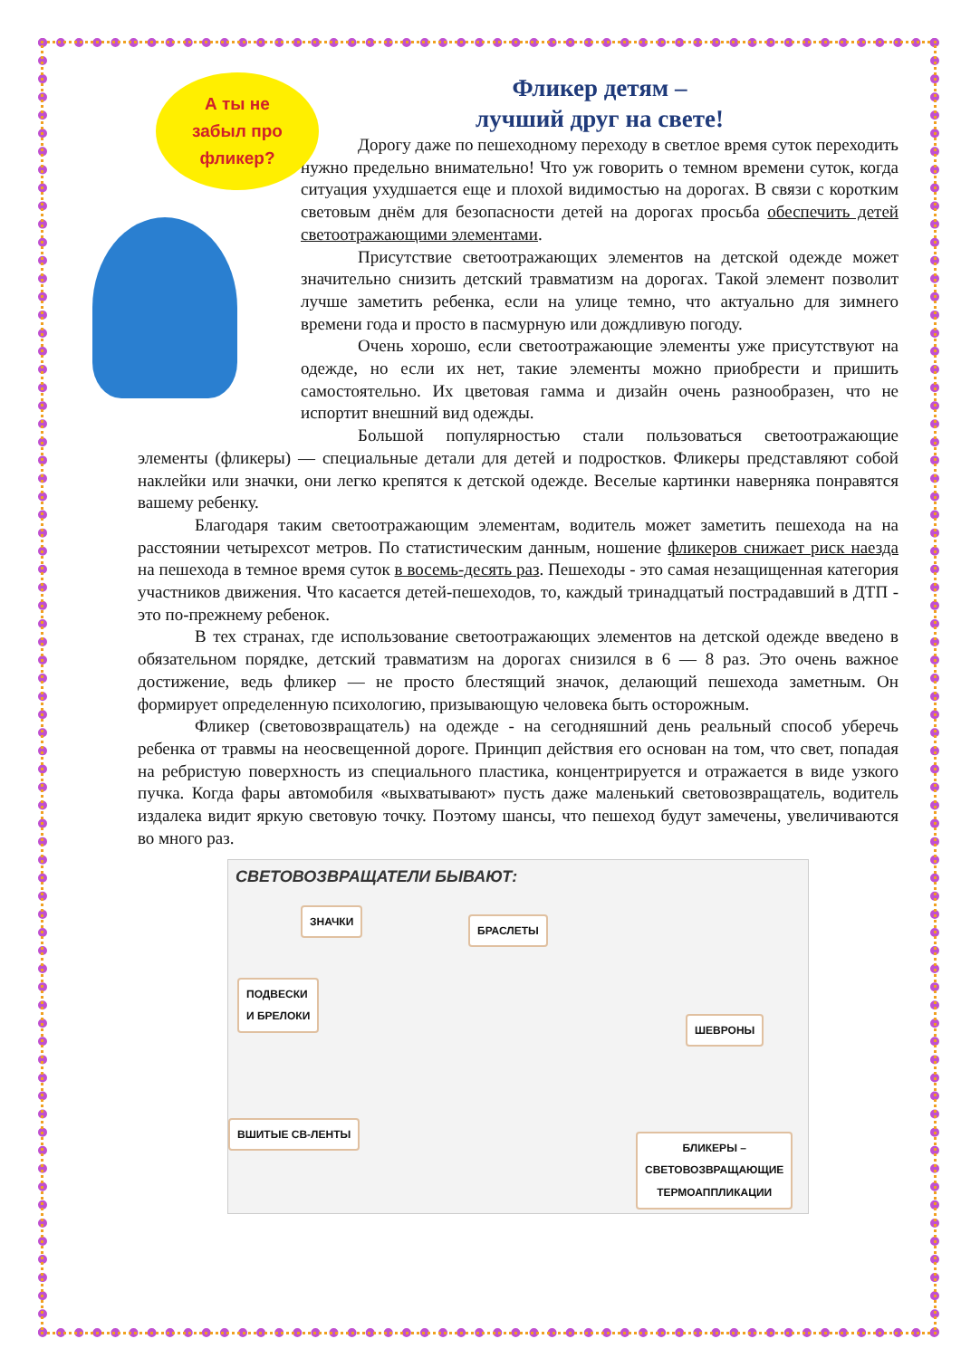А ты не
забыл про
фликер?
Фликер детям –
лучший друг на свете!
Дорогу даже по пешеходному переходу в светлое время суток переходить нужно предельно внимательно! Что уж говорить о темном времени суток, когда ситуация ухудшается еще и плохой видимостью на дорогах. В связи с коротким световым днём для безопасности детей на дорогах просьба обеспечить детей светоотражающими элементами.
Присутствие светоотражающих элементов на детской одежде может значительно снизить детский травматизм на дорогах. Такой элемент позволит лучше заметить ребенка, если на улице темно, что актуально для зимнего времени года и просто в пасмурную или дождливую погоду.
Очень хорошо, если светоотражающие элементы уже присутствуют на одежде, но если их нет, такие элементы можно приобрести и пришить самостоятельно. Их цветовая гамма и дизайн очень разнообразен, что не испортит внешний вид одежды.
Большой популярностью стали пользоваться светоотражающие элементы (фликеры) — специальные детали для детей и подростков. Фликеры представляют собой наклейки или значки, они легко крепятся к детской одежде. Веселые картинки наверняка понравятся вашему ребенку.
Благодаря таким светоотражающим элементам, водитель может заметить пешехода на на расстоянии четырехсот метров. По статистическим данным, ношение фликеров снижает риск наезда на пешехода в темное время суток в восемь-десять раз. Пешеходы - это самая незащищенная категория участников движения. Что касается детей-пешеходов, то, каждый тринадцатый пострадавший в ДТП - это по-прежнему ребенок.
В тех странах, где использование светоотражающих элементов на детской одежде введено в обязательном порядке, детский травматизм на дорогах снизился в 6 — 8 раз. Это очень важное достижение, ведь фликер — не просто блестящий значок, делающий пешехода заметным. Он формирует определенную психологию, призывающую человека быть осторожным.
Фликер (световозвращатель) на одежде - на сегодняшний день реальный способ уберечь ребенка от травмы на неосвещенной дороге. Принцип действия его основан на том, что свет, попадая на ребристую поверхность из специального пластика, концентрируется и отражается в виде узкого пучка. Когда фары автомобиля «выхватывают» пусть даже маленький световозвращатель, водитель издалека видит яркую световую точку. Поэтому шансы, что пешеход будут замечены, увеличиваются во много раз.
СВЕТОВОЗВРАЩАТЕЛИ БЫВАЮТ:
ЗНАЧКИ
БРАСЛЕТЫ
ПОДВЕСКИ
И БРЕЛОКИ
ШЕВРОНЫ
ВШИТЫЕ СВ-ЛЕНТЫ
БЛИКЕРЫ –
СВЕТОВОЗВРАЩАЮЩИЕ
ТЕРМОАППЛИКАЦИИ